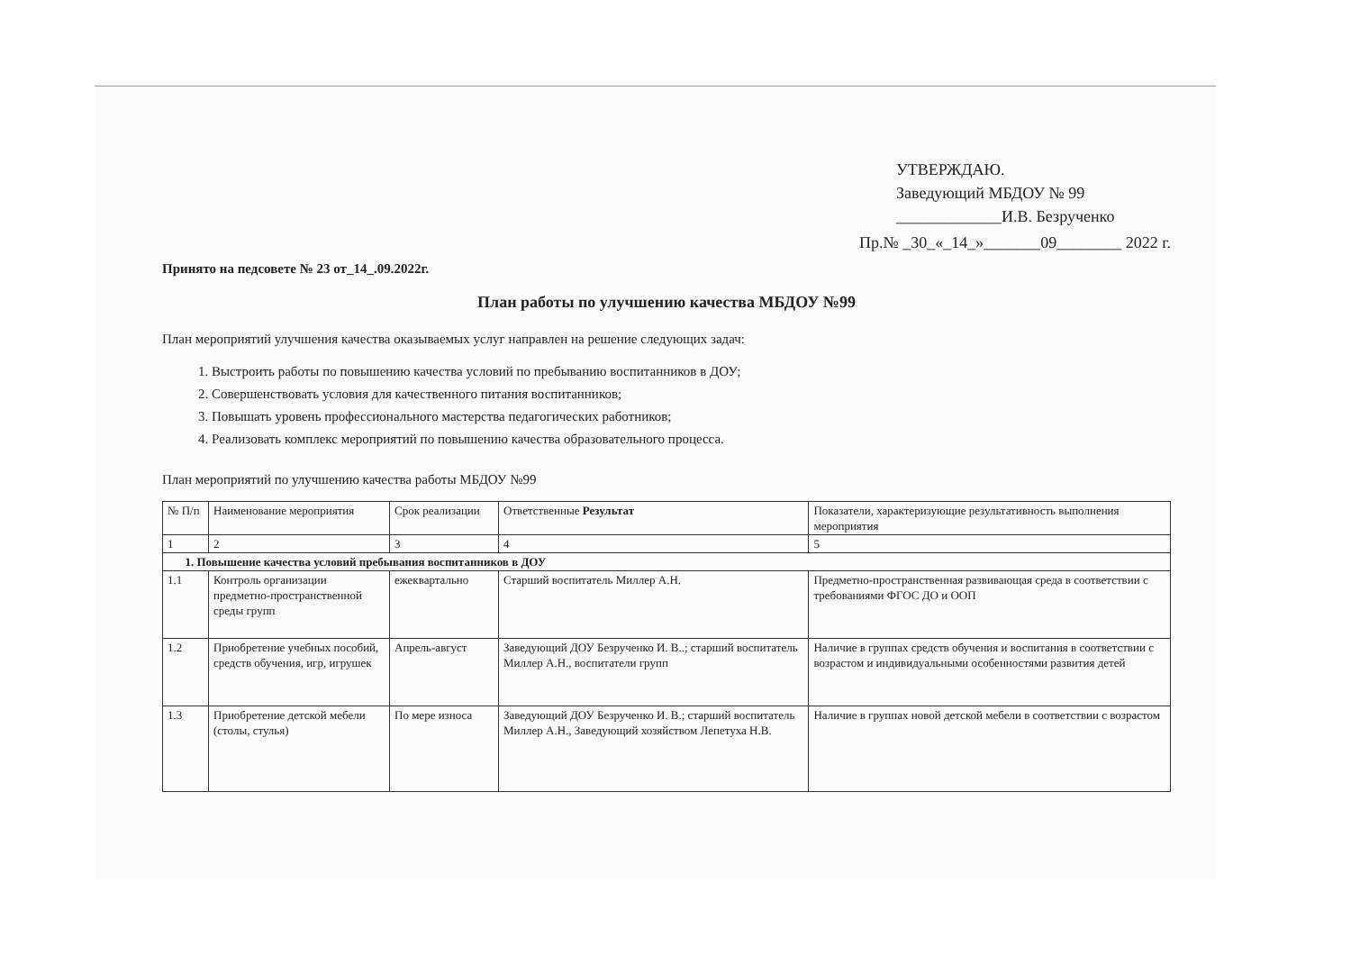УТВЕРЖДАЮ.
Заведующий МБДОУ № 99
_____________И.В. Безрученко
Пр.№ _30_«_14_»_______09________ 2022 г.
Принято на педсовете № 23 от_14_.09.2022г.
План работы по улучшению качества МБДОУ №99
План мероприятий улучшения качества оказываемых услуг направлен на решение следующих задач:
1. Выстроить работы по повышению качества условий по пребыванию воспитанников в ДОУ;
2. Совершенствовать условия для качественного питания воспитанников;
3. Повышать уровень профессионального мастерства педагогических работников;
4. Реализовать комплекс мероприятий по повышению качества образовательного процесса.
План мероприятий по улучшению качества работы МБДОУ №99
| № П/п | Наименование мероприятия | Срок реализации | Ответственные Результат | Показатели, характеризующие результативность выполнения мероприятия |
| 1 | 2 | 3 | 4 | 5 |
| 1. Повышение качества условий пребывания воспитанников в ДОУ | | | | |
| 1.1 | Контроль организации предметно-пространственной среды групп | ежеквартально | Старший воспитатель Миллер А.Н. | Предметно-пространственная развивающая среда в соответствии с требованиями ФГОС ДО и ООП |
| 1.2 | Приобретение учебных пособий, средств обучения, игр, игрушек | Апрель-август | Заведующий ДОУ Безрученко И. В..; старший воспитатель Миллер А.Н., воспитатели групп | Наличие в группах средств обучения и воспитания в соответствии с возрастом и индивидуальными особенностями развития детей |
| 1.3 | Приобретение детской мебели (столы, стулья) | По мере износа | Заведующий ДОУ Безрученко И. В.; старший воспитатель Миллер А.Н., Заведующий хозяйством Лепетуха Н.В. | Наличие в группах новой детской мебели в соответствии с возрастом |